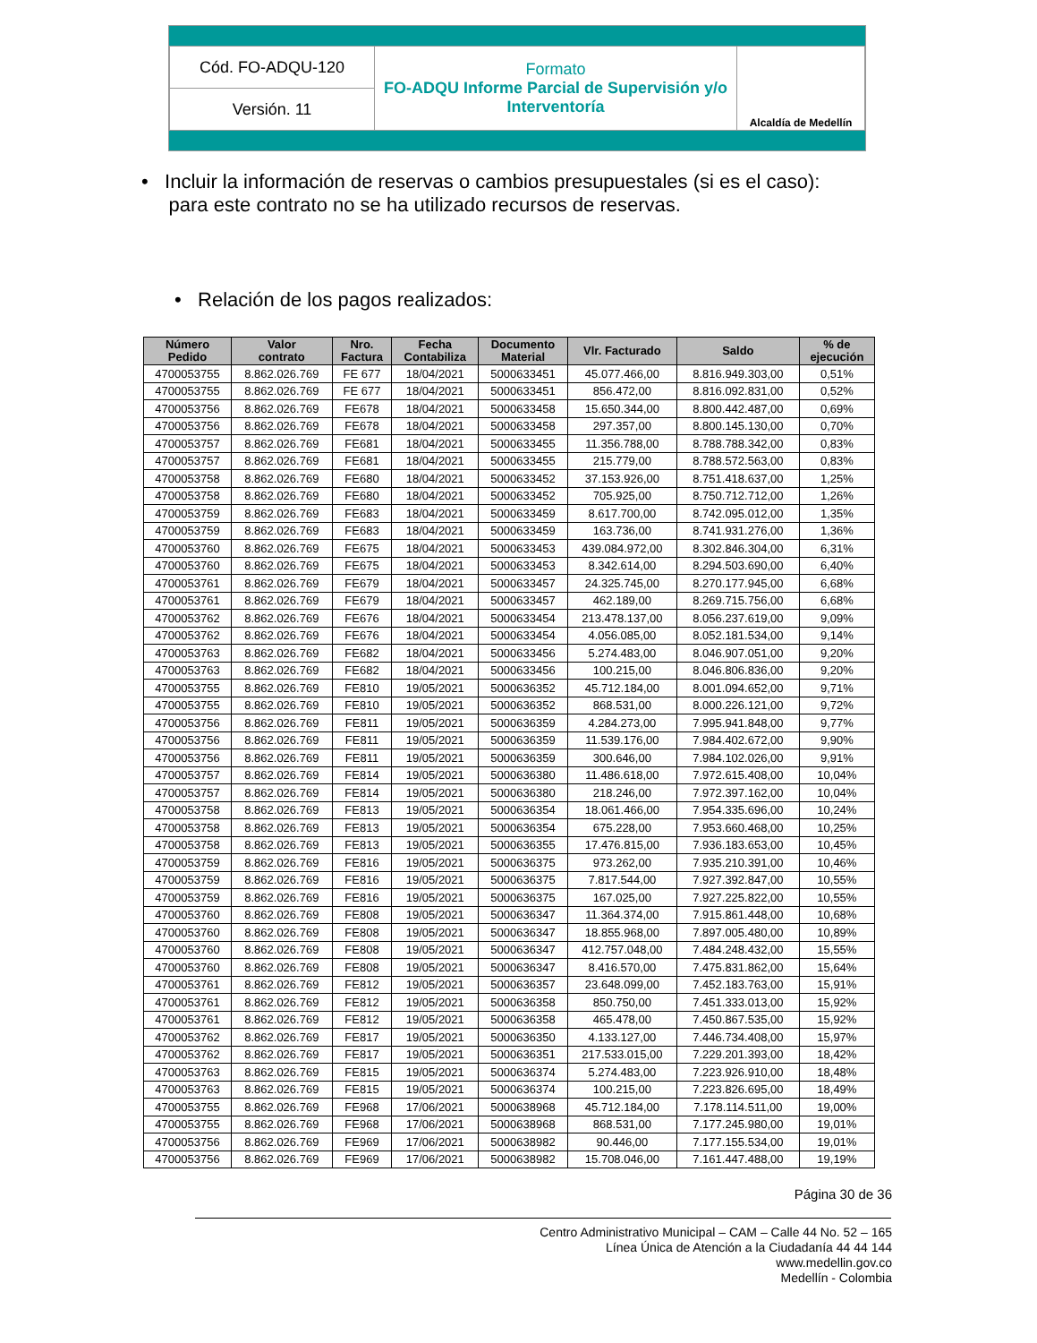| Cód. FO-ADQU-120 | Formato FO-ADQU Informe Parcial de Supervisión y/o Interventoría | Alcaldía de Medellín |
| Versión. 11 | | |
• Incluir la información de reservas o cambios presupuestales (si es el caso):
para este contrato no se ha utilizado recursos de reservas.
• Relación de los pagos realizados:
| Número Pedido | Valor contrato | Nro. Factura | Fecha Contabiliza | Documento Material | Vlr. Facturado | Saldo | % de ejecución |
| --- | --- | --- | --- | --- | --- | --- | --- |
| 4700053755 | 8.862.026.769 | FE 677 | 18/04/2021 | 5000633451 | 45.077.466,00 | 8.816.949.303,00 | 0,51% |
| 4700053755 | 8.862.026.769 | FE 677 | 18/04/2021 | 5000633451 | 856.472,00 | 8.816.092.831,00 | 0,52% |
| 4700053756 | 8.862.026.769 | FE678 | 18/04/2021 | 5000633458 | 15.650.344,00 | 8.800.442.487,00 | 0,69% |
| 4700053756 | 8.862.026.769 | FE678 | 18/04/2021 | 5000633458 | 297.357,00 | 8.800.145.130,00 | 0,70% |
| 4700053757 | 8.862.026.769 | FE681 | 18/04/2021 | 5000633455 | 11.356.788,00 | 8.788.788.342,00 | 0,83% |
| 4700053757 | 8.862.026.769 | FE681 | 18/04/2021 | 5000633455 | 215.779,00 | 8.788.572.563,00 | 0,83% |
| 4700053758 | 8.862.026.769 | FE680 | 18/04/2021 | 5000633452 | 37.153.926,00 | 8.751.418.637,00 | 1,25% |
| 4700053758 | 8.862.026.769 | FE680 | 18/04/2021 | 5000633452 | 705.925,00 | 8.750.712.712,00 | 1,26% |
| 4700053759 | 8.862.026.769 | FE683 | 18/04/2021 | 5000633459 | 8.617.700,00 | 8.742.095.012,00 | 1,35% |
| 4700053759 | 8.862.026.769 | FE683 | 18/04/2021 | 5000633459 | 163.736,00 | 8.741.931.276,00 | 1,36% |
| 4700053760 | 8.862.026.769 | FE675 | 18/04/2021 | 5000633453 | 439.084.972,00 | 8.302.846.304,00 | 6,31% |
| 4700053760 | 8.862.026.769 | FE675 | 18/04/2021 | 5000633453 | 8.342.614,00 | 8.294.503.690,00 | 6,40% |
| 4700053761 | 8.862.026.769 | FE679 | 18/04/2021 | 5000633457 | 24.325.745,00 | 8.270.177.945,00 | 6,68% |
| 4700053761 | 8.862.026.769 | FE679 | 18/04/2021 | 5000633457 | 462.189,00 | 8.269.715.756,00 | 6,68% |
| 4700053762 | 8.862.026.769 | FE676 | 18/04/2021 | 5000633454 | 213.478.137,00 | 8.056.237.619,00 | 9,09% |
| 4700053762 | 8.862.026.769 | FE676 | 18/04/2021 | 5000633454 | 4.056.085,00 | 8.052.181.534,00 | 9,14% |
| 4700053763 | 8.862.026.769 | FE682 | 18/04/2021 | 5000633456 | 5.274.483,00 | 8.046.907.051,00 | 9,20% |
| 4700053763 | 8.862.026.769 | FE682 | 18/04/2021 | 5000633456 | 100.215,00 | 8.046.806.836,00 | 9,20% |
| 4700053755 | 8.862.026.769 | FE810 | 19/05/2021 | 5000636352 | 45.712.184,00 | 8.001.094.652,00 | 9,71% |
| 4700053755 | 8.862.026.769 | FE810 | 19/05/2021 | 5000636352 | 868.531,00 | 8.000.226.121,00 | 9,72% |
| 4700053756 | 8.862.026.769 | FE811 | 19/05/2021 | 5000636359 | 4.284.273,00 | 7.995.941.848,00 | 9,77% |
| 4700053756 | 8.862.026.769 | FE811 | 19/05/2021 | 5000636359 | 11.539.176,00 | 7.984.402.672,00 | 9,90% |
| 4700053756 | 8.862.026.769 | FE811 | 19/05/2021 | 5000636359 | 300.646,00 | 7.984.102.026,00 | 9,91% |
| 4700053757 | 8.862.026.769 | FE814 | 19/05/2021 | 5000636380 | 11.486.618,00 | 7.972.615.408,00 | 10,04% |
| 4700053757 | 8.862.026.769 | FE814 | 19/05/2021 | 5000636380 | 218.246,00 | 7.972.397.162,00 | 10,04% |
| 4700053758 | 8.862.026.769 | FE813 | 19/05/2021 | 5000636354 | 18.061.466,00 | 7.954.335.696,00 | 10,24% |
| 4700053758 | 8.862.026.769 | FE813 | 19/05/2021 | 5000636354 | 675.228,00 | 7.953.660.468,00 | 10,25% |
| 4700053758 | 8.862.026.769 | FE813 | 19/05/2021 | 5000636355 | 17.476.815,00 | 7.936.183.653,00 | 10,45% |
| 4700053759 | 8.862.026.769 | FE816 | 19/05/2021 | 5000636375 | 973.262,00 | 7.935.210.391,00 | 10,46% |
| 4700053759 | 8.862.026.769 | FE816 | 19/05/2021 | 5000636375 | 7.817.544,00 | 7.927.392.847,00 | 10,55% |
| 4700053759 | 8.862.026.769 | FE816 | 19/05/2021 | 5000636375 | 167.025,00 | 7.927.225.822,00 | 10,55% |
| 4700053760 | 8.862.026.769 | FE808 | 19/05/2021 | 5000636347 | 11.364.374,00 | 7.915.861.448,00 | 10,68% |
| 4700053760 | 8.862.026.769 | FE808 | 19/05/2021 | 5000636347 | 18.855.968,00 | 7.897.005.480,00 | 10,89% |
| 4700053760 | 8.862.026.769 | FE808 | 19/05/2021 | 5000636347 | 412.757.048,00 | 7.484.248.432,00 | 15,55% |
| 4700053760 | 8.862.026.769 | FE808 | 19/05/2021 | 5000636347 | 8.416.570,00 | 7.475.831.862,00 | 15,64% |
| 4700053761 | 8.862.026.769 | FE812 | 19/05/2021 | 5000636357 | 23.648.099,00 | 7.452.183.763,00 | 15,91% |
| 4700053761 | 8.862.026.769 | FE812 | 19/05/2021 | 5000636358 | 850.750,00 | 7.451.333.013,00 | 15,92% |
| 4700053761 | 8.862.026.769 | FE812 | 19/05/2021 | 5000636358 | 465.478,00 | 7.450.867.535,00 | 15,92% |
| 4700053762 | 8.862.026.769 | FE817 | 19/05/2021 | 5000636350 | 4.133.127,00 | 7.446.734.408,00 | 15,97% |
| 4700053762 | 8.862.026.769 | FE817 | 19/05/2021 | 5000636351 | 217.533.015,00 | 7.229.201.393,00 | 18,42% |
| 4700053763 | 8.862.026.769 | FE815 | 19/05/2021 | 5000636374 | 5.274.483,00 | 7.223.926.910,00 | 18,48% |
| 4700053763 | 8.862.026.769 | FE815 | 19/05/2021 | 5000636374 | 100.215,00 | 7.223.826.695,00 | 18,49% |
| 4700053755 | 8.862.026.769 | FE968 | 17/06/2021 | 5000638968 | 45.712.184,00 | 7.178.114.511,00 | 19,00% |
| 4700053755 | 8.862.026.769 | FE968 | 17/06/2021 | 5000638968 | 868.531,00 | 7.177.245.980,00 | 19,01% |
| 4700053756 | 8.862.026.769 | FE969 | 17/06/2021 | 5000638982 | 90.446,00 | 7.177.155.534,00 | 19,01% |
| 4700053756 | 8.862.026.769 | FE969 | 17/06/2021 | 5000638982 | 15.708.046,00 | 7.161.447.488,00 | 19,19% |
Página 30 de 36
Centro Administrativo Municipal – CAM – Calle 44 No. 52 – 165
Línea Única de Atención a la Ciudadanía 44 44 144
www.medellin.gov.co
Medellín - Colombia